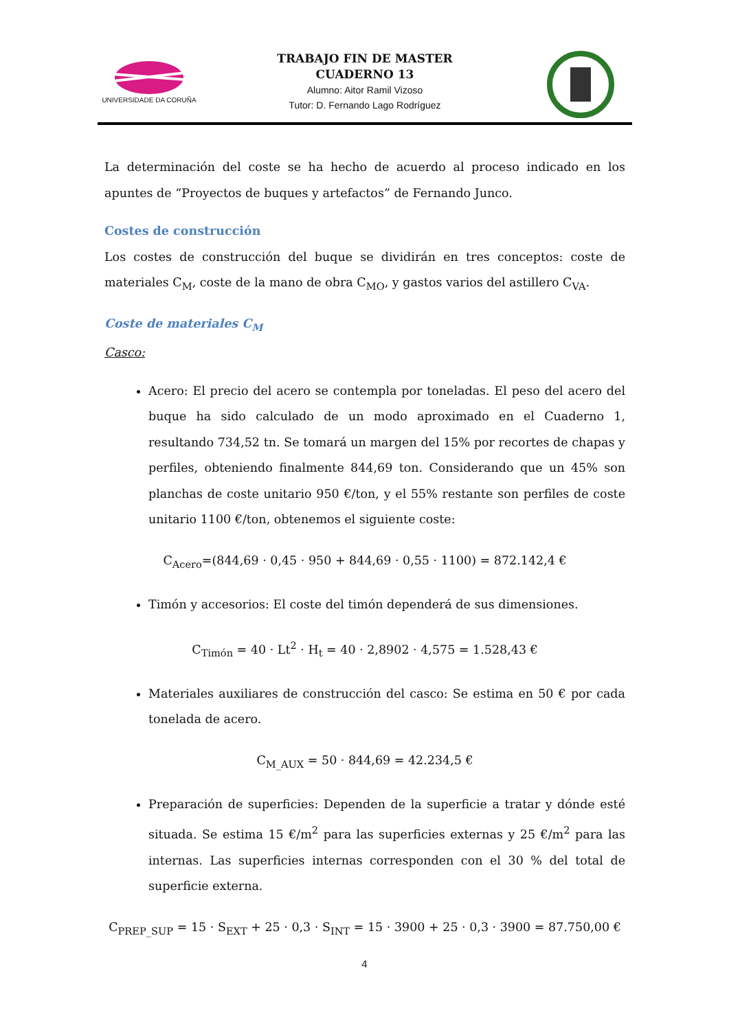UNIVERSIDADE DA CORUÑA
TRABAJO FIN DE MASTER
CUADERNO 13
Alumno: Aitor Ramil Vizoso
Tutor: D. Fernando Lago Rodríguez
La determinación del coste se ha hecho de acuerdo al proceso indicado en los apuntes de “Proyectos de buques y artefactos” de Fernando Junco.
Costes de construcción
Los costes de construcción del buque se dividirán en tres conceptos: coste de materiales C<sub>M</sub>, coste de la mano de obra C<sub>MO</sub>, y gastos varios del astillero C<sub>VA</sub>.
Coste de materiales C<sub>M</sub>
Casco:
Acero: El precio del acero se contempla por toneladas. El peso del acero del buque ha sido calculado de un modo aproximado en el Cuaderno 1, resultando 734,52 tn. Se tomará un margen del 15% por recortes de chapas y perfiles, obteniendo finalmente 844,69 ton. Considerando que un 45% son planchas de coste unitario 950 €/ton, y el 55% restante son perfiles de coste unitario 1100 €/ton, obtenemos el siguiente coste:
C<sub>Acero</sub>=(844,69 · 0,45 · 950 + 844,69 · 0,55 · 1100) = 872.142,4 €
Timón y accesorios: El coste del timón dependerá de sus dimensiones.
C<sub>Timón</sub> = 40 · Lt<sup>2</sup> · H<sub>t</sub> = 40 · 2,8902 · 4,575 = 1.528,43 €
Materiales auxiliares de construcción del casco: Se estima en 50 € por cada tonelada de acero.
C<sub>M_AUX</sub> = 50 · 844,69 = 42.234,5 €
Preparación de superficies: Dependen de la superficie a tratar y dónde esté situada. Se estima 15 €/m<sup>2</sup> para las superficies externas y 25 €/m<sup>2</sup> para las internas. Las superficies internas corresponden con el 30 % del total de superficie externa.
C<sub>PREP_SUP</sub> = 15 · S<sub>EXT</sub> + 25 · 0,3 · S<sub>INT</sub> = 15 · 3900 + 25 · 0,3 · 3900 = 87.750,00 €
4